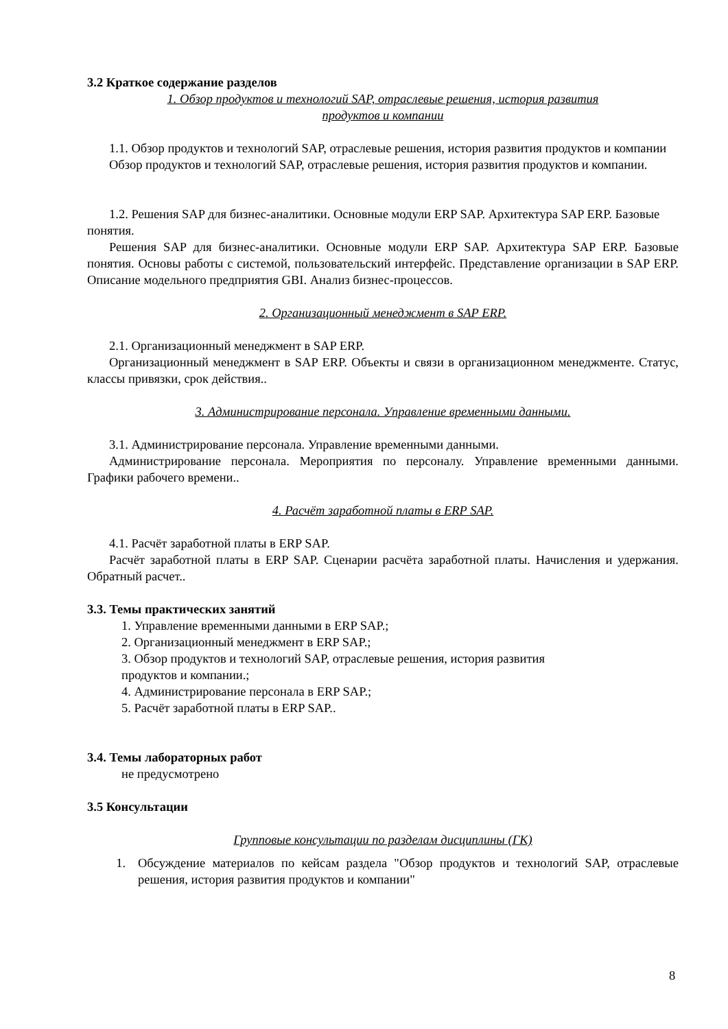3.2 Краткое содержание разделов
1. Обзор продуктов и технологий SAP, отраслевые решения, история развития
продуктов и компании
1.1. Обзор продуктов и технологий SAP, отраслевые решения, история развития продуктов и компании
Обзор продуктов и технологий SAP, отраслевые решения, история развития продуктов и компании.
1.2. Решения SAP для бизнес-аналитики. Основные модули ERP SAP. Архитектура SAP ERP. Базовые понятия.
Решения SAP для бизнес-аналитики. Основные модули ERP SAP. Архитектура SAP ERP. Базовые понятия. Основы работы с системой, пользовательский интерфейс. Представление организации в SAP ERP. Описание модельного предприятия GBI. Анализ бизнес-процессов.
2. Организационный менеджмент в SAP ERP.
2.1. Организационный менеджмент в SAP ERP.
Организационный менеджмент в SAP ERP. Объекты и связи в организационном менеджменте. Статус, классы привязки, срок действия..
3. Администрирование персонала. Управление временными данными.
3.1. Администрирование персонала. Управление временными данными.
Администрирование персонала. Мероприятия по персоналу. Управление временными данными. Графики рабочего времени..
4. Расчёт заработной платы в ERP SAP.
4.1. Расчёт заработной платы в ERP SAP.
Расчёт заработной платы в ERP SAP. Сценарии расчёта заработной платы. Начисления и удержания. Обратный расчет..
3.3. Темы практических занятий
1. Управление временными данными в ERP SAP.;
2. Организационный менеджмент в ERP SAP.;
3. Обзор продуктов и технологий SAP, отраслевые решения, история развития
продуктов и компании.;
4. Администрирование персонала в ERP SAP.;
5. Расчёт заработной платы в ERP SAP..
3.4. Темы лабораторных работ
не предусмотрено
3.5 Консультации
Групповые консультации по разделам дисциплины (ГК)
1. Обсуждение материалов по кейсам раздела "Обзор продуктов и технологий SAP, отраслевые решения, история развития продуктов и компании"
8